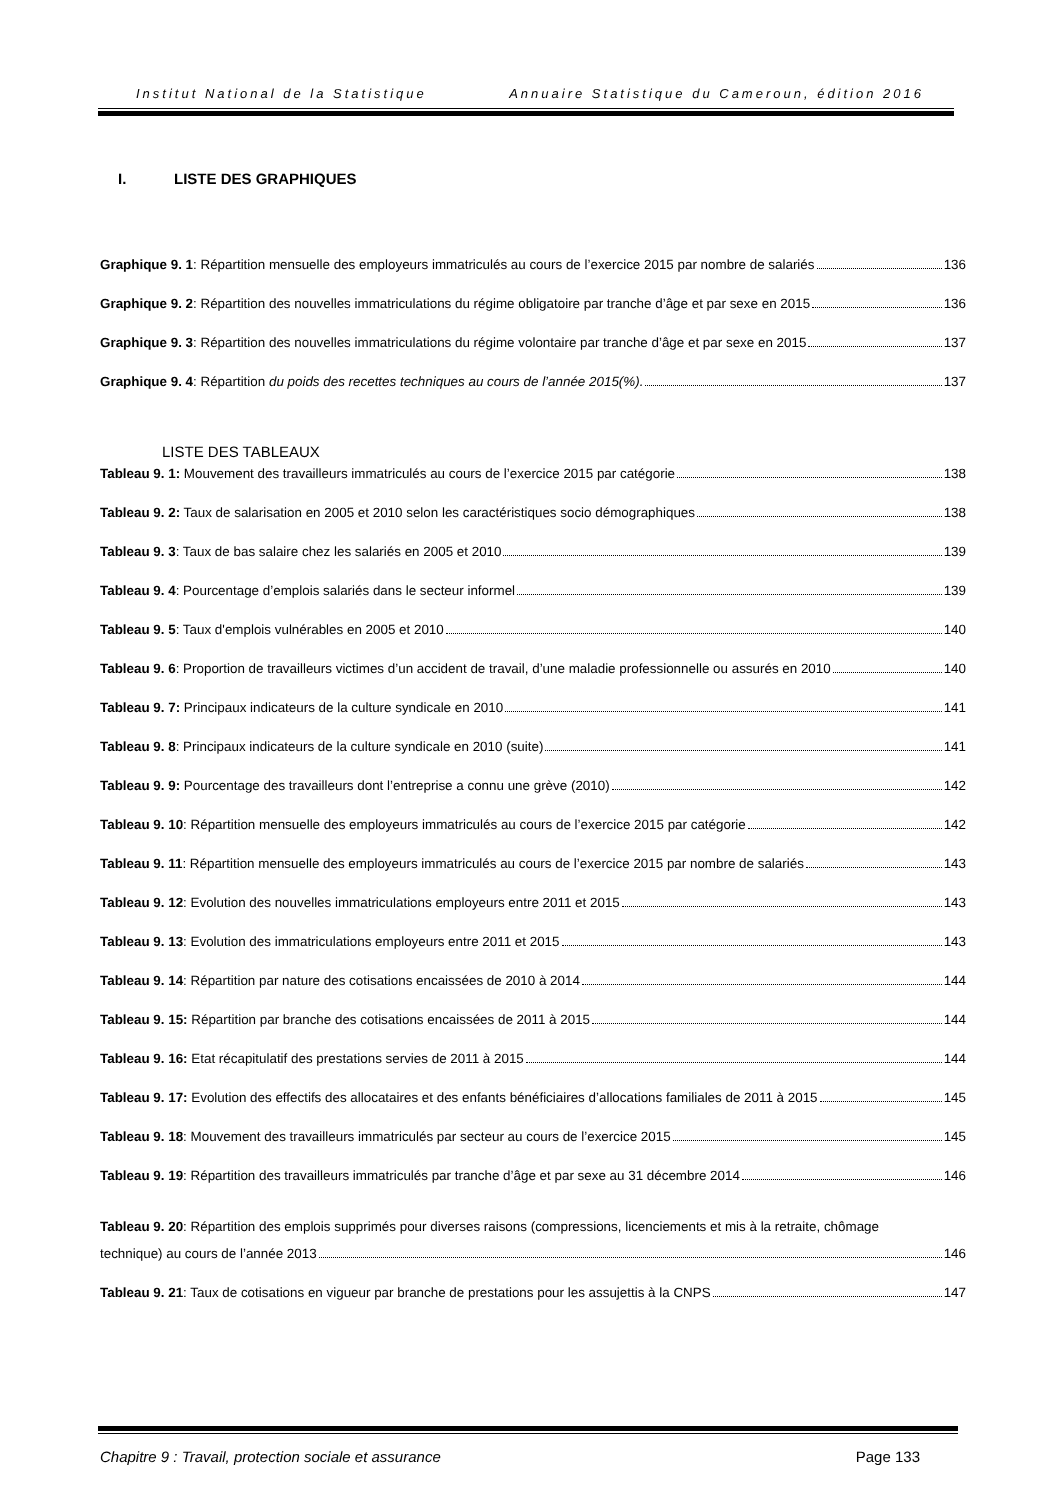Institut National de la Statistique Annuaire Statistique du Cameroun, édition 2016
I. LISTE DES GRAPHIQUES
Graphique 9. 1: Répartition mensuelle des employeurs immatriculés au cours de l’exercice 2015 par nombre de salariés 136
Graphique 9. 2: Répartition des nouvelles immatriculations du régime obligatoire par tranche d’âge et par sexe en 2015 136
Graphique 9. 3: Répartition des nouvelles immatriculations du régime volontaire par tranche d’âge et par sexe en 2015 137
Graphique 9. 4: Répartition du poids des recettes techniques au cours de l’année 2015(%). 137
LISTE DES TABLEAUX
Tableau 9. 1: Mouvement des travailleurs immatriculés au cours de l’exercice 2015 par catégorie 138
Tableau 9. 2: Taux de salarisation en 2005 et 2010 selon les caractéristiques socio démographiques 138
Tableau 9. 3: Taux de bas salaire chez les salariés en 2005 et 2010 139
Tableau 9. 4: Pourcentage d’emplois salariés dans le secteur informel 139
Tableau 9. 5: Taux d'emplois vulnérables en 2005 et 2010 140
Tableau 9. 6: Proportion de travailleurs victimes d’un accident de travail, d’une maladie professionnelle ou assurés en 2010 140
Tableau 9. 7: Principaux indicateurs de la culture syndicale en 2010 141
Tableau 9. 8: Principaux indicateurs de la culture syndicale en 2010 (suite) 141
Tableau 9. 9: Pourcentage des travailleurs dont l’entreprise a connu une grève (2010) 142
Tableau 9. 10: Répartition mensuelle des employeurs immatriculés au cours de l’exercice 2015 par catégorie 142
Tableau 9. 11: Répartition mensuelle des employeurs immatriculés au cours de l’exercice 2015 par nombre de salariés 143
Tableau 9. 12: Evolution des nouvelles immatriculations employeurs entre 2011 et 2015 143
Tableau 9. 13: Evolution des immatriculations employeurs entre 2011 et 2015 143
Tableau 9. 14: Répartition par nature des cotisations encaissées de 2010 à 2014 144
Tableau 9. 15: Répartition par branche des cotisations encaissées de 2011 à 2015 144
Tableau 9. 16: Etat récapitulatif des prestations servies de 2011 à 2015 144
Tableau 9. 17: Evolution des effectifs des allocataires et des enfants bénéficiaires d’allocations familiales de 2011 à 2015 145
Tableau 9. 18: Mouvement des travailleurs immatriculés par secteur au cours de l’exercice 2015 145
Tableau 9. 19: Répartition des travailleurs immatriculés par tranche d’âge et par sexe au 31 décembre 2014 146
Tableau 9. 20: Répartition des emplois supprimés pour diverses raisons (compressions, licenciements et mis à la retraite, chômage
technique) au cours de l’année 2013 146
Tableau 9. 21: Taux de cotisations en vigueur par branche de prestations pour les assujettis à la CNPS 147
Chapitre 9 : Travail, protection sociale et assurance Page 133